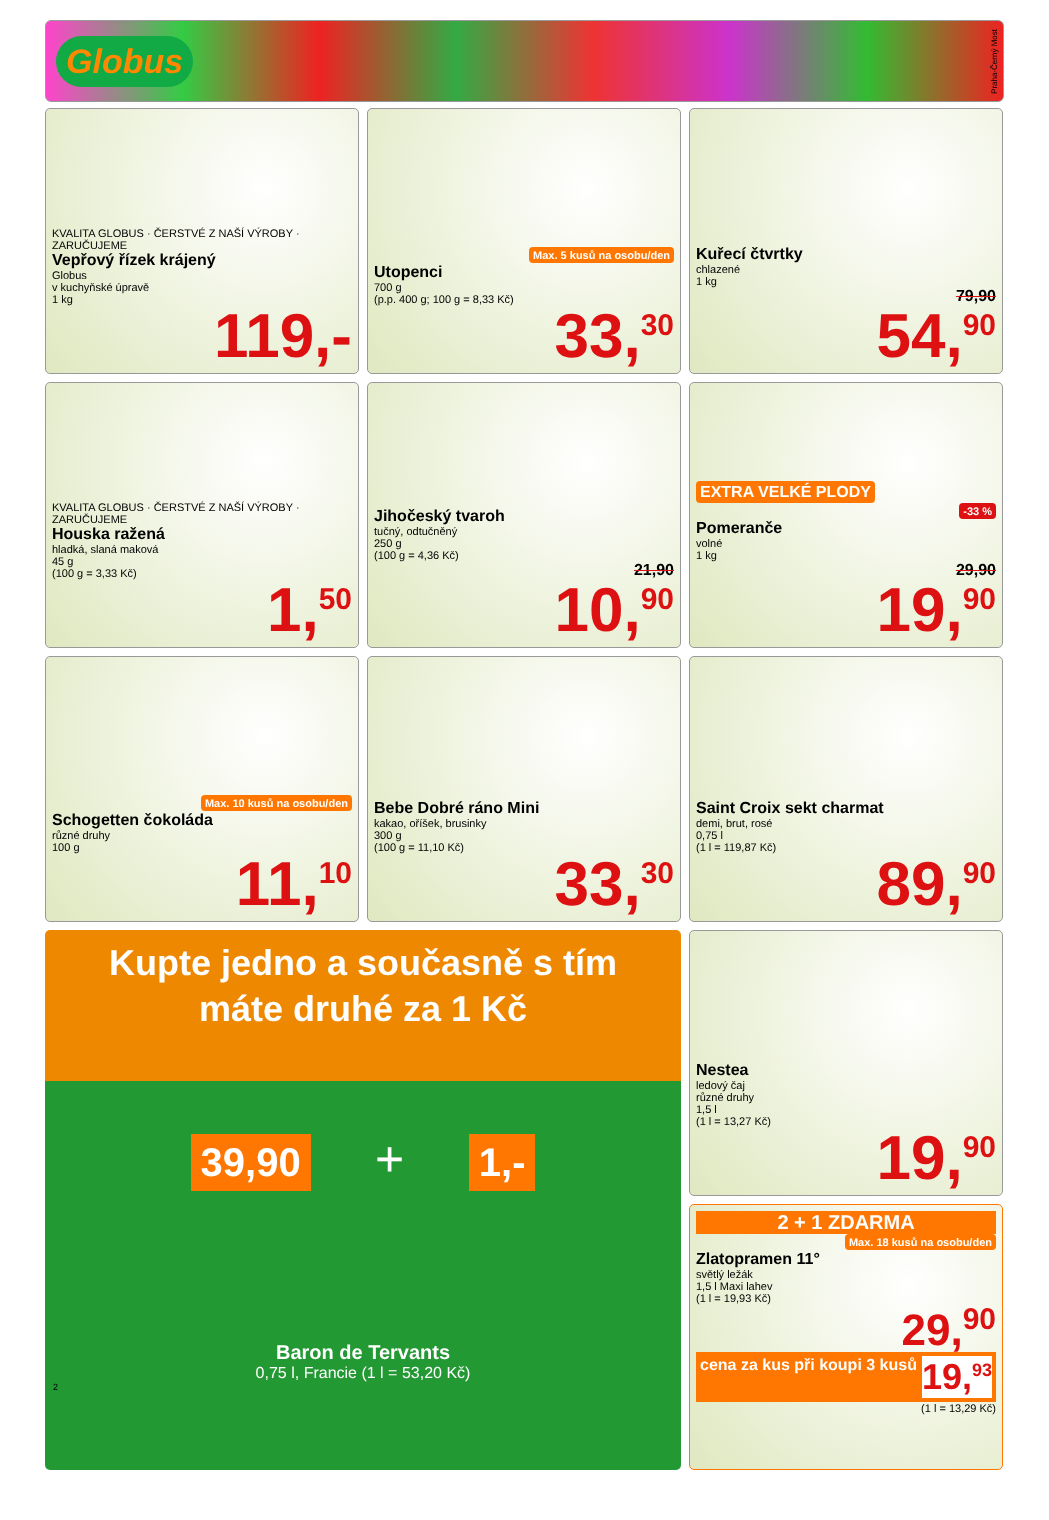Globus Praha-Černý Most
KVALITA GLOBUS · ČERSTVÉ Z NAŠÍ VÝROBY · ZARUČUJEME
Vepřový řízek krájený
Globus
v kuchyňské úpravě
1 kg
119,-
Max. 5 kusů na osobu/den
Utopenci
700 g
(p.p. 400 g; 100 g = 8,33 Kč)
33,<sup>30</sup>
Kuřecí čtvrtky
chlazené
1 kg
79,90
54,<sup>90</sup>
KVALITA GLOBUS · ČERSTVÉ Z NAŠÍ VÝROBY · ZARUČUJEME
Houska ražená
hladká, slaná maková
45 g
(100 g = 3,33 Kč)
1,<sup>50</sup>
Jihočeský tvaroh
tučný, odtučněný
250 g
(100 g = 4,36 Kč)
21,90
10,<sup>90</sup>
EXTRA VELKÉ PLODY
-33 %
Pomeranče
volné
1 kg
29,90
19,<sup>90</sup>
Max. 10 kusů na osobu/den
Schogetten čokoláda
různé druhy
100 g
11,<sup>10</sup>
Bebe Dobré ráno Mini
kakao, oříšek, brusinky
300 g
(100 g = 11,10 Kč)
33,<sup>30</sup>
Saint Croix sekt charmat
demi, brut, rosé
0,75 l
(1 l = 119,87 Kč)
89,<sup>90</sup>
Kupte jedno a současně s tím
máte druhé za 1 Kč
39,90 + 1,-
Baron de Tervants
0,75 l, Francie (1 l = 53,20 Kč)
2
Nestea
ledový čaj
různé druhy
1,5 l
(1 l = 13,27 Kč)
19,<sup>90</sup>
2 + 1 ZDARMA
Max. 18 kusů na osobu/den
Zlatopramen 11°
světlý ležák
1,5 l Maxi lahev
(1 l = 19,93 Kč)
29,<sup>90</sup>
cena za kus při koupi 3 kusů 19,<sup>93</sup>
(1 l = 13,29 Kč)